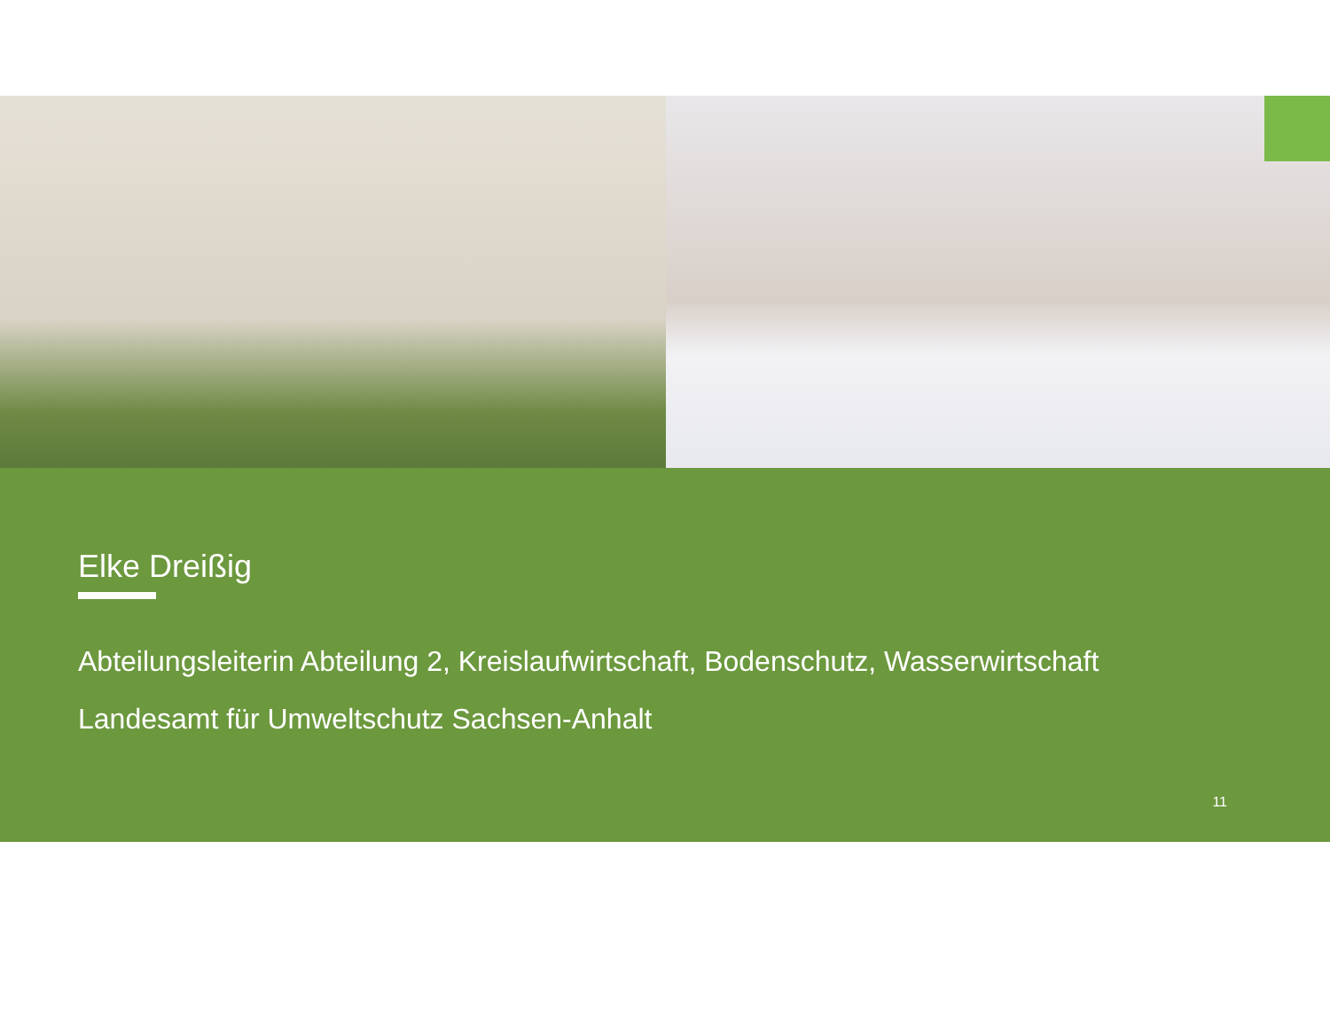Elke Dreißig
Abteilungsleiterin Abteilung 2, Kreislaufwirtschaft, Bodenschutz, Wasserwirtschaft
Landesamt für Umweltschutz Sachsen-Anhalt
11